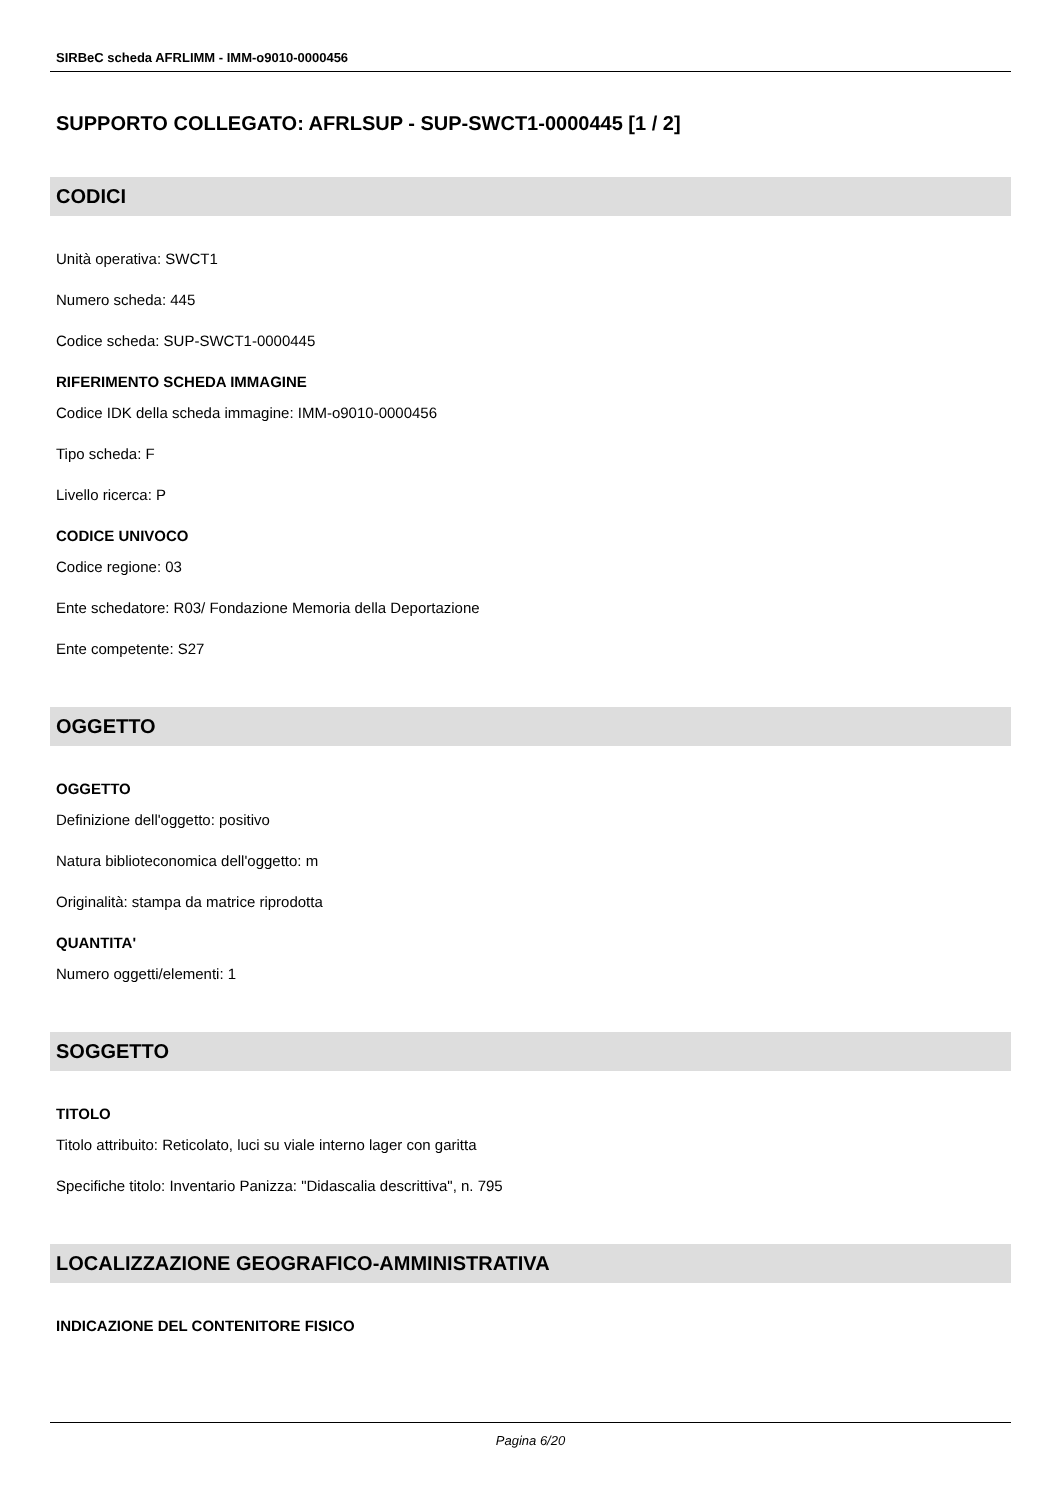SIRBeC scheda AFRLIMM - IMM-o9010-0000456
SUPPORTO COLLEGATO: AFRLSUP - SUP-SWCT1-0000445 [1 / 2]
CODICI
Unità operativa: SWCT1
Numero scheda: 445
Codice scheda: SUP-SWCT1-0000445
RIFERIMENTO SCHEDA IMMAGINE
Codice IDK della scheda immagine: IMM-o9010-0000456
Tipo scheda: F
Livello ricerca: P
CODICE UNIVOCO
Codice regione: 03
Ente schedatore: R03/ Fondazione Memoria della Deportazione
Ente competente: S27
OGGETTO
OGGETTO
Definizione dell'oggetto: positivo
Natura biblioteconomica dell'oggetto: m
Originalità: stampa da matrice riprodotta
QUANTITA'
Numero oggetti/elementi: 1
SOGGETTO
TITOLO
Titolo attribuito: Reticolato, luci su viale interno lager con garitta
Specifiche titolo: Inventario Panizza: "Didascalia descrittiva", n. 795
LOCALIZZAZIONE GEOGRAFICO-AMMINISTRATIVA
INDICAZIONE DEL CONTENITORE FISICO
Pagina 6/20